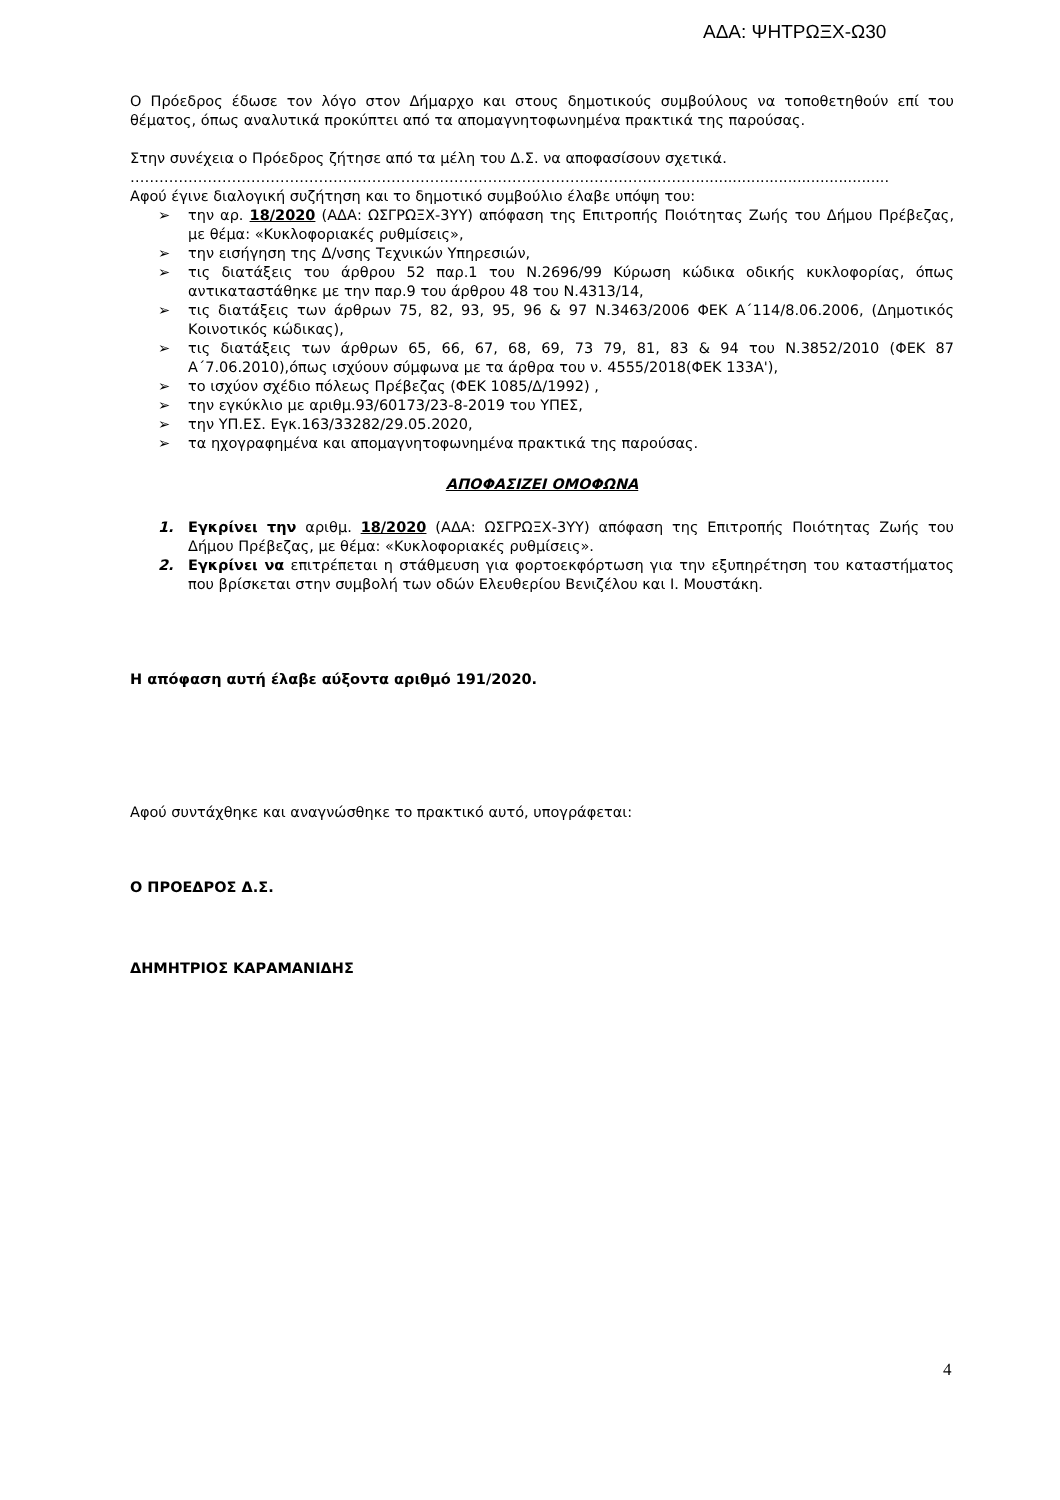ΑΔΑ: ΨΗΤΡΩΞΧ-Ω30
Ο Πρόεδρος έδωσε τον λόγο στον Δήμαρχο και στους δημοτικούς συμβούλους να τοποθετηθούν επί του θέματος, όπως αναλυτικά προκύπτει από τα απομαγνητοφωνημένα πρακτικά της παρούσας.
Στην συνέχεια ο Πρόεδρος ζήτησε από τα μέλη του Δ.Σ. να αποφασίσουν σχετικά.
………………………………………………………………………………………………………..........................................
Αφού έγινε διαλογική συζήτηση και το δημοτικό συμβούλιο έλαβε υπόψη του:
➢ την αρ. 18/2020 (ΑΔΑ: ΩΣΓΡΩΞΧ-3ΥΥ) απόφαση της Επιτροπής Ποιότητας Ζωής του Δήμου Πρέβεζας, με θέμα: «Κυκλοφοριακές ρυθμίσεις»,
➢ την εισήγηση της Δ/νσης Τεχνικών Υπηρεσιών,
➢ τις διατάξεις του άρθρου 52 παρ.1 του Ν.2696/99 Κύρωση κώδικα οδικής κυκλοφορίας, όπως αντικαταστάθηκε με την παρ.9 του άρθρου 48 του Ν.4313/14,
➢ τις διατάξεις των άρθρων 75, 82, 93, 95, 96 & 97 Ν.3463/2006 ΦΕΚ Α΄114/8.06.2006, (Δημοτικός Κοινοτικός κώδικας),
➢ τις διατάξεις των άρθρων 65, 66, 67, 68, 69, 73 79, 81, 83 & 94 του Ν.3852/2010 (ΦΕΚ 87 Α΄7.06.2010),όπως ισχύουν σύμφωνα με τα άρθρα του ν. 4555/2018(ΦΕΚ 133Α'),
➢ το ισχύον σχέδιο πόλεως Πρέβεζας (ΦΕΚ 1085/Δ/1992) ,
➢ την εγκύκλιο με αριθμ.93/60173/23-8-2019 του ΥΠΕΣ,
➢ την ΥΠ.ΕΣ. Εγκ.163/33282/29.05.2020,
➢ τα ηχογραφημένα και απομαγνητοφωνημένα πρακτικά της παρούσας.
ΑΠΟΦΑΣΙΖΕΙ ΟΜΟΦΩΝΑ
1. Εγκρίνει την αριθμ. 18/2020 (ΑΔΑ: ΩΣΓΡΩΞΧ-3ΥΥ) απόφαση της Επιτροπής Ποιότητας Ζωής του Δήμου Πρέβεζας, με θέμα: «Κυκλοφοριακές ρυθμίσεις».
2. Εγκρίνει να επιτρέπεται η στάθμευση για φορτοεκφόρτωση για την εξυπηρέτηση του καταστήματος που βρίσκεται στην συμβολή των οδών Ελευθερίου Βενιζέλου και Ι. Μουστάκη.
Η απόφαση αυτή έλαβε αύξοντα αριθμό 191/2020.
Αφού συντάχθηκε και αναγνώσθηκε το πρακτικό αυτό, υπογράφεται:
Ο ΠΡΟΕΔΡΟΣ Δ.Σ.
ΔΗΜΗΤΡΙΟΣ ΚΑΡΑΜΑΝΙΔΗΣ
4